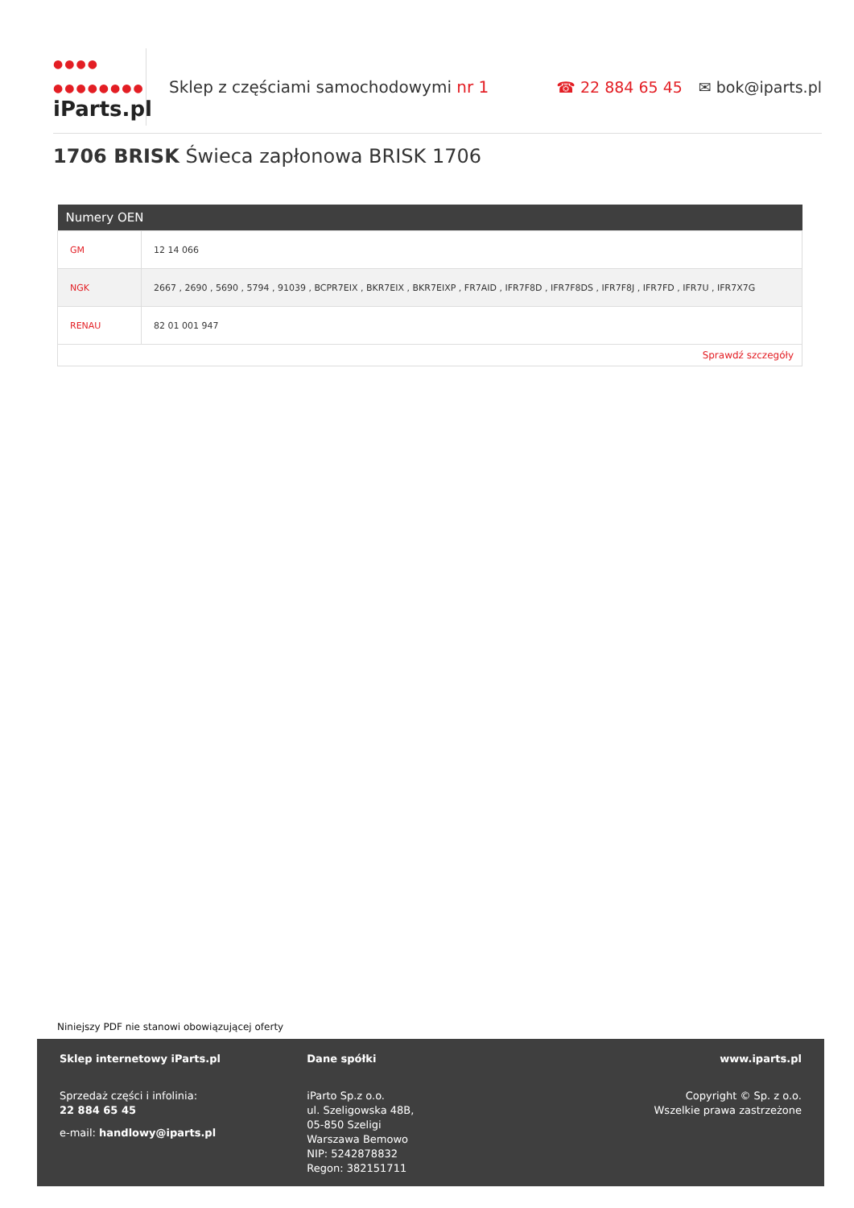●●●●
●●●●●●●●
iParts.pl
Sklep z częściami samochodowymi nr 1
☎ 22 884 65 45 ✉ bok@iparts.pl
1706 BRISK Świeca zapłonowa BRISK 1706
| Numery OEN | |
| --- | --- |
| GM | 12 14 066 |
| NGK | 2667 , 2690 , 5690 , 5794 , 91039 , BCPR7EIX , BKR7EIX , BKR7EIXP , FR7AID , IFR7F8D , IFR7F8DS , IFR7F8J , IFR7FD , IFR7U , IFR7X7G |
| RENAU | 82 01 001 947 |
| Sprawdź szczegóły | |
Niniejszy PDF nie stanowi obowiązującej oferty
Sklep internetowy iParts.pl
Sprzedaż części i infolinia:
22 884 65 45
e-mail: handlowy@iparts.pl
Dane spółki
iParto Sp.z o.o.
ul. Szeligowska 48B,
05-850 Szeligi
Warszawa Bemowo
NIP: 5242878832
Regon: 382151711
www.iparts.pl
Copyright © Sp. z o.o.
Wszelkie prawa zastrzeżone